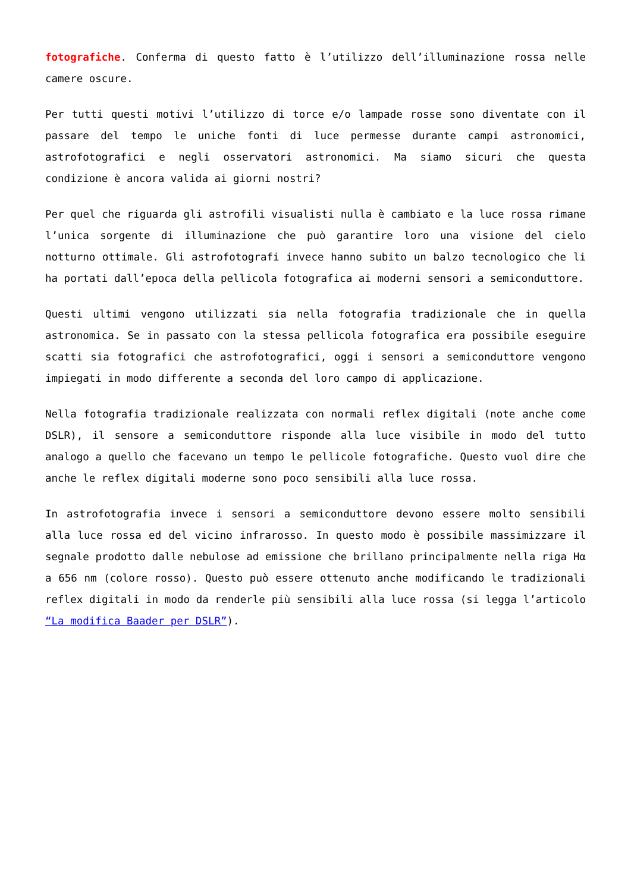fotografiche. Conferma di questo fatto è l’utilizzo dell’illuminazione rossa nelle camere oscure.
Per tutti questi motivi l’utilizzo di torce e/o lampade rosse sono diventate con il passare del tempo le uniche fonti di luce permesse durante campi astronomici, astrofotografici e negli osservatori astronomici. Ma siamo sicuri che questa condizione è ancora valida ai giorni nostri?
Per quel che riguarda gli astrofili visualisti nulla è cambiato e la luce rossa rimane l’unica sorgente di illuminazione che può garantire loro una visione del cielo notturno ottimale. Gli astrofotografi invece hanno subito un balzo tecnologico che li ha portati dall’epoca della pellicola fotografica ai moderni sensori a semiconduttore.
Questi ultimi vengono utilizzati sia nella fotografia tradizionale che in quella astronomica. Se in passato con la stessa pellicola fotografica era possibile eseguire scatti sia fotografici che astrofotografici, oggi i sensori a semiconduttore vengono impiegati in modo differente a seconda del loro campo di applicazione.
Nella fotografia tradizionale realizzata con normali reflex digitali (note anche come DSLR), il sensore a semiconduttore risponde alla luce visibile in modo del tutto analogo a quello che facevano un tempo le pellicole fotografiche. Questo vuol dire che anche le reflex digitali moderne sono poco sensibili alla luce rossa.
In astrofotografia invece i sensori a semiconduttore devono essere molto sensibili alla luce rossa ed del vicino infrarosso. In questo modo è possibile massimizzare il segnale prodotto dalle nebulose ad emissione che brillano principalmente nella riga Hα a 656 nm (colore rosso). Questo può essere ottenuto anche modificando le tradizionali reflex digitali in modo da renderle più sensibili alla luce rossa (si legga l’articolo “La modifica Baader per DSLR”).